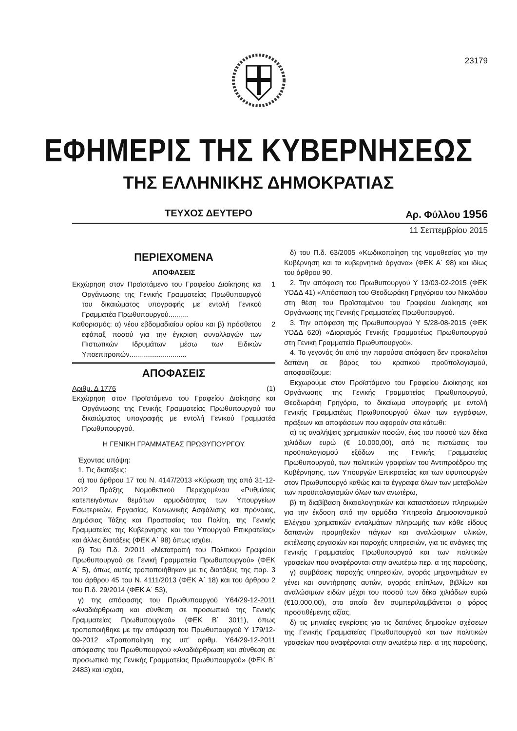23179
ΕΦΗΜΕΡΙΣ ΤΗΣ ΚΥΒΕΡΝΗΣΕΩΣ
ΤΗΣ ΕΛΛΗΝΙΚΗΣ ΔΗΜΟΚΡΑΤΙΑΣ
ΤΕΥΧΟΣ ΔΕΥΤΕΡΟ Αρ. Φύλλου 1956
11 Σεπτεμβρίου 2015
ΠΕΡΙΕΧΟΜΕΝΑ
ΑΠΟΦΑΣΕΙΣ
Εκχώρηση στον Προϊστάμενο του Γραφείου Διοίκησης και Οργάνωσης της Γενικής Γραμματείας Πρωθυπουργού του δικαιώματος υπογραφής με εντολή Γενικού Γραμματέα Πρωθυπουργού.......... 1
Καθορισμός: α) νέου εβδομαδιαίου ορίου και β) πρόσθετου εφάπαξ ποσού για την έγκριση συναλλαγών των Πιστωτικών Ιδρυμάτων μέσω των Ειδικών Υποεπιτροπών............................. 2
ΑΠΟΦΑΣΕΙΣ
Αριθμ. Δ 1776 (1)
Εκχώρηση στον Προϊστάμενο του Γραφείου Διοίκησης και Οργάνωσης της Γενικής Γραμματείας Πρωθυπουργού του δικαιώματος υπογραφής με εντολή Γενικού Γραμματέα Πρωθυπουργού.
Η ΓΕΝΙΚΗ ΓΡΑΜΜΑΤΕΑΣ ΠΡΩΘΥΠΟΥΡΓΟΥ
Έχοντας υπόψη:
1. Τις διατάξεις:
α) του άρθρου 17 του Ν. 4147/2013 «Κύρωση της από 31-12-2012 Πράξης Νομοθετικού Περιεχομένου «Ρυθμίσεις κατεπειγόντων θεμάτων αρμοδιότητας των Υπουργείων Εσωτερικών, Εργασίας, Κοινωνικής Ασφάλισης και πρόνοιας, Δημόσιας Τάξης και Προστασίας του Πολίτη, της Γενικής Γραμματείας της Κυβέρνησης και του Υπουργού Επικρατείας» και άλλες διατάξεις (ΦΕΚ Α΄ 98) όπως ισχύει.
β) Του Π.δ. 2/2011 «Μετατροπή του Πολιτικού Γραφείου Πρωθυπουργού σε Γενική Γραμματεία Πρωθυπουργού» (ΦΕΚ Α΄ 5), όπως αυτές τροποποιήθηκαν με τις διατάξεις της παρ. 3 του άρθρου 45 του Ν. 4111/2013 (ΦΕΚ Α΄ 18) και του άρθρου 2 του Π.δ. 29/2014 (ΦΕΚ Α΄ 53),
γ) της απόφασης του Πρωθυπουργού Υ64/29-12-2011 «Αναδιάρθρωση και σύνθεση σε προσωπικό της Γενικής Γραμματείας Πρωθυπουργού» (ΦΕΚ Β΄ 3011), όπως τροποποιήθηκε με την απόφαση του Πρωθυπουργού Υ 179/12-09-2012 «Τροποποίηση της υπ' αριθμ. Υ64/29-12-2011 απόφασης του Πρωθυπουργού «Αναδιάρθρωση και σύνθεση σε προσωπικό της Γενικής Γραμματείας Πρωθυπουργού» (ΦΕΚ Β΄ 2483) και ισχύει,
δ) του Π.δ. 63/2005 «Κωδικοποίηση της νομοθεσίας για την Κυβέρνηση και τα κυβερνητικά όργανα» (ΦΕΚ Α΄ 98) και ιδίως του άρθρου 90.
2. Την απόφαση του Πρωθυπουργού Υ 13/03-02-2015 (ΦΕΚ ΥΟΔΔ 41) «Απόσπαση του Θεοδωράκη Γρηγόριου του Νικολάου στη θέση του Προϊσταμένου του Γραφείου Διοίκησης και Οργάνωσης της Γενικής Γραμματείας Πρωθυπουργού.
3. Την απόφαση της Πρωθυπουργού Υ 5/28-08-2015 (ΦΕΚ ΥΟΔΔ 620) «Διορισμός Γενικής Γραμματέως Πρωθυπουργού στη Γενική Γραμματεία Πρωθυπουργού».
4. Το γεγονός ότι από την παρούσα απόφαση δεν προκαλείται δαπάνη σε βάρος του κρατικού προϋπολογισμού, αποφασίζουμε:
Εκχωρούμε στον Προϊστάμενο του Γραφείου Διοίκησης και Οργάνωσης της Γενικής Γραμματείας Πρωθυπουργού, Θεοδωράκη Γρηγόριο, το δικαίωμα υπογραφής με εντολή Γενικής Γραμματέως Πρωθυπουργού όλων των εγγράφων, πράξεων και αποφάσεων που αφορούν στα κάτωθι:
α) τις αναλήψεις χρηματικών ποσών, έως του ποσού των δέκα χιλιάδων ευρώ (€ 10.000,00), από τις πιστώσεις του προϋπολογισμού εξόδων της Γενικής Γραμματείας Πρωθυπουργού, των πολιτικών γραφείων του Αντιπροέδρου της Κυβέρνησης, των Υπουργών Επικρατείας και των υφυπουργών στον Πρωθυπουργό καθώς και τα έγγραφα όλων των μεταβολών των προϋπολογισμών όλων των ανωτέρω,
β) τη διαβίβαση δικαιολογητικών και καταστάσεων πληρωμών για την έκδοση από την αρμόδια Υπηρεσία Δημοσιονομικού Ελέγχου χρηματικών ενταλμάτων πληρωμής των κάθε είδους δαπανών προμηθειών πάγιων και αναλώσιμων υλικών, εκτέλεσης εργασιών και παροχής υπηρεσιών, για τις ανάγκες της Γενικής Γραμματείας Πρωθυπουργού και των πολιτικών γραφείων που αναφέρονται στην ανωτέρω περ. α της παρούσης,
γ) συμβάσεις παροχής υπηρεσιών, αγοράς μηχανημάτων εν γένει και συντήρησης αυτών, αγοράς επίπλων, βιβλίων και αναλώσιμων ειδών μέχρι του ποσού των δέκα χιλιάδων ευρώ (€10.000,00), στο οποίο δεν συμπεριλαμβάνεται ο φόρος προστιθέμενης αξίας,
δ) τις μηνιαίες εγκρίσεις για τις δαπάνες δημοσίων σχέσεων της Γενικής Γραμματείας Πρωθυπουργού και των πολιτικών γραφείων που αναφέρονται στην ανωτέρω περ. α της παρούσης,